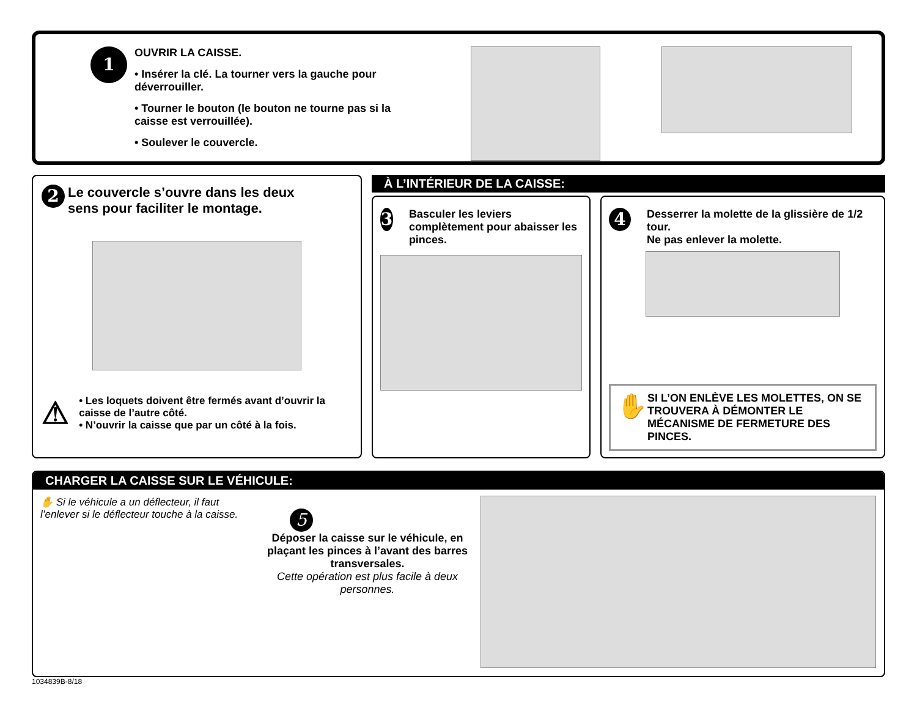1
OUVRIR LA CAISSE.
• Insérer la clé. La tourner vers la gauche pour déverrouiller.
• Tourner le bouton (le bouton ne tourne pas si la caisse est verrouillée).
• Soulever le couvercle.
2 Le couvercle s’ouvre dans les deux sens pour faciliter le montage.
⚠
• Les loquets doivent être fermés avant d’ouvrir la caisse de l’autre côté.
• N’ouvrir la caisse que par un côté à la fois.
À L’INTÉRIEUR DE LA CAISSE:
3 Basculer les leviers complètement pour abaisser les pinces.
4 Desserrer la molette de la glissière de 1/2 tour.
Ne pas enlever la molette.
✋ SI L’ON ENLÈVE LES MOLETTES, ON SE TROUVERA À DÉMONTER LE MÉCANISME DE FERMETURE DES PINCES.
CHARGER LA CAISSE SUR LE VÉHICULE:
✋ Si le véhicule a un déflecteur, il faut
l’enlever si le déflecteur touche à la caisse. 5
Déposer la caisse sur le véhicule, en plaçant les pinces à l’avant des barres transversales.
Cette opération est plus facile à deux personnes.
1034839B-8/18